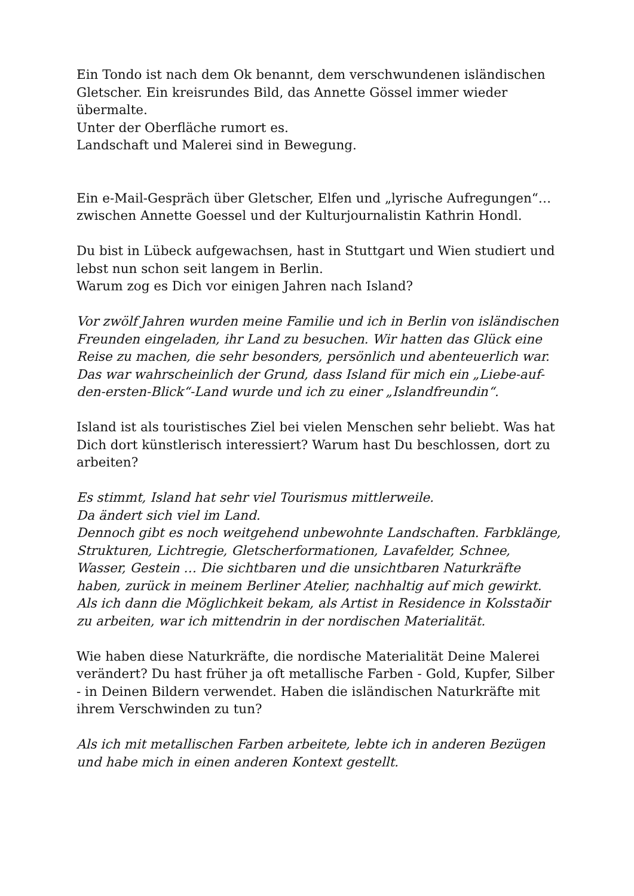Ein Tondo ist nach dem Ok benannt, dem verschwundenen isländischen Gletscher. Ein kreisrundes Bild, das Annette Gössel immer wieder übermalte.
Unter der Oberfläche rumort es.
Landschaft und Malerei sind in Bewegung.
Ein e-Mail-Gespräch über Gletscher, Elfen und „lyrische Aufregungen“…zwischen Annette Goessel und der Kulturjournalistin Kathrin Hondl.
Du bist in Lübeck aufgewachsen, hast in Stuttgart und Wien studiert und lebst nun schon seit langem in Berlin.
Warum zog es Dich vor einigen Jahren nach Island?
Vor zwölf Jahren wurden meine Familie und ich in Berlin von isländischen Freunden eingeladen, ihr Land zu besuchen. Wir hatten das Glück eine Reise zu machen, die sehr besonders, persönlich und abenteuerlich war.
Das war wahrscheinlich der Grund, dass Island für mich ein „Liebe-auf-den-ersten-Blick“-Land wurde und ich zu einer „Islandfreundin“.
Island ist als touristisches Ziel bei vielen Menschen sehr beliebt. Was hat Dich dort künstlerisch interessiert? Warum hast Du beschlossen, dort zu arbeiten?
Es stimmt, Island hat sehr viel Tourismus mittlerweile.
Da ändert sich viel im Land.
Dennoch gibt es noch weitgehend unbewohnte Landschaften. Farbklänge, Strukturen, Lichtregie, Gletscherformationen, Lavafelder, Schnee, Wasser, Gestein … Die sichtbaren und die unsichtbaren Naturkräfte haben, zurück in meinem Berliner Atelier, nachhaltig auf mich gewirkt. Als ich dann die Möglichkeit bekam, als Artist in Residence in Kolsstaðir zu arbeiten, war ich mittendrin in der nordischen Materialität.
Wie haben diese Naturkräfte, die nordische Materialität Deine Malerei verändert? Du hast früher ja oft metallische Farben - Gold, Kupfer, Silber - in Deinen Bildern verwendet. Haben die isländischen Naturkräfte mit ihrem Verschwinden zu tun?
Als ich mit metallischen Farben arbeitete, lebte ich in anderen Bezügen und habe mich in einen anderen Kontext gestellt.